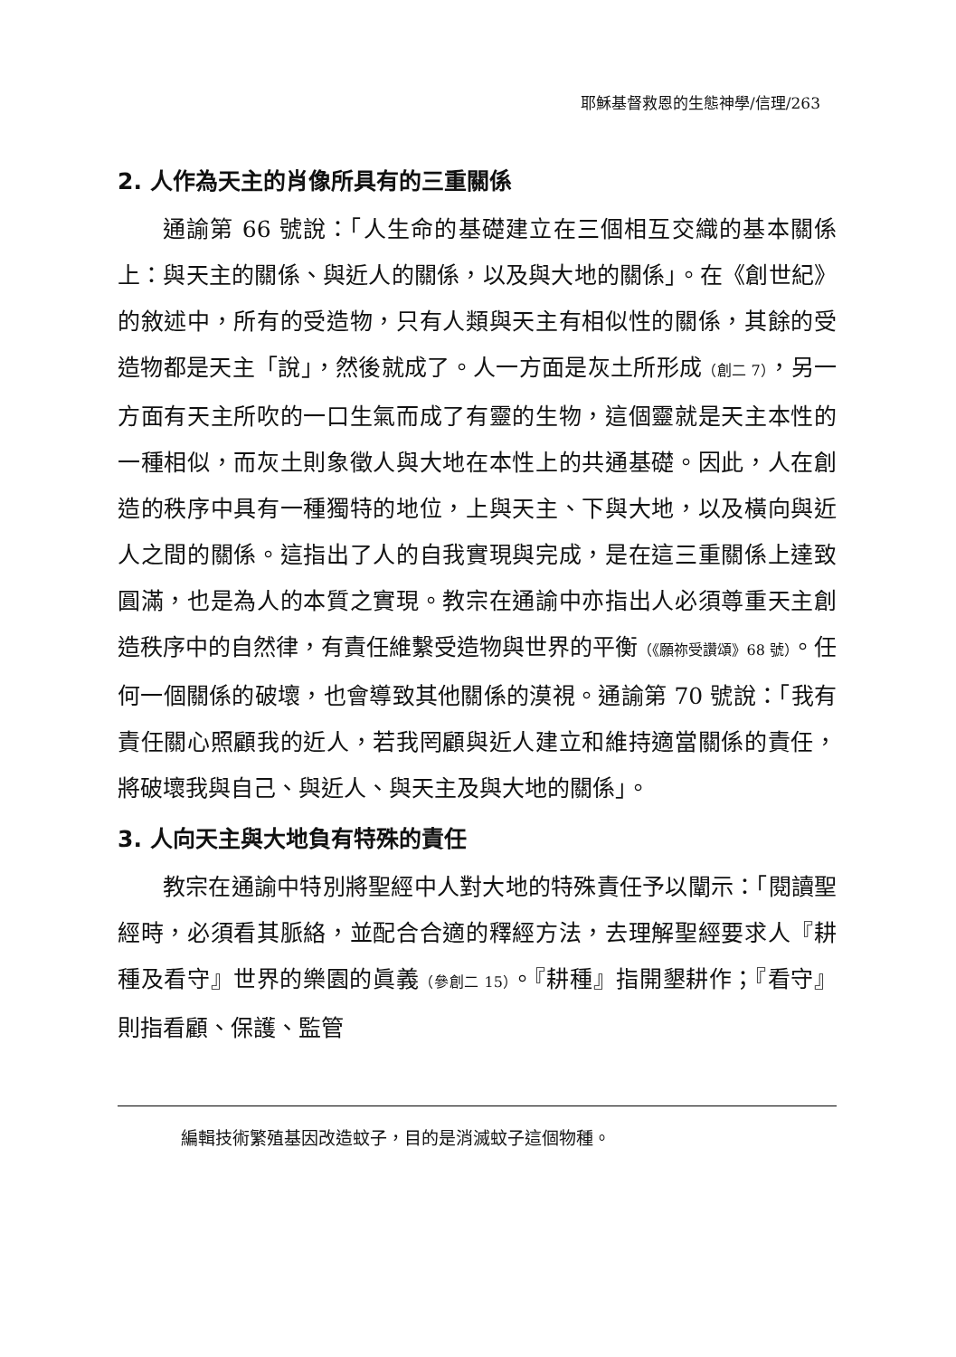耶穌基督救恩的生態神學/信理/263
2. 人作為天主的肖像所具有的三重關係
通諭第 66 號說：「人生命的基礎建立在三個相互交織的基本關係上：與天主的關係、與近人的關係，以及與大地的關係」。在《創世紀》的敘述中，所有的受造物，只有人類與天主有相似性的關係，其餘的受造物都是天主「說」，然後就成了。人一方面是灰土所形成（創二 7），另一方面有天主所吹的一口生氣而成了有靈的生物，這個靈就是天主本性的一種相似，而灰土則象徵人與大地在本性上的共通基礎。因此，人在創造的秩序中具有一種獨特的地位，上與天主、下與大地，以及橫向與近人之間的關係。這指出了人的自我實現與完成，是在這三重關係上達致圓滿，也是為人的本質之實現。教宗在通諭中亦指出人必須尊重天主創造秩序中的自然律，有責任維繫受造物與世界的平衡（《願祢受讚頌》68 號）。任何一個關係的破壞，也會導致其他關係的漠視。通諭第 70 號說：「我有責任關心照顧我的近人，若我罔顧與近人建立和維持適當關係的責任，將破壞我與自己、與近人、與天主及與大地的關係」。
3. 人向天主與大地負有特殊的責任
教宗在通諭中特別將聖經中人對大地的特殊責任予以闡示：「閱讀聖經時，必須看其脈絡，並配合合適的釋經方法，去理解聖經要求人『耕種及看守』世界的樂園的眞義（參創二 15）。『耕種』指開墾耕作；『看守』則指看顧、保護、監管
編輯技術繁殖基因改造蚊子，目的是消滅蚊子這個物種。